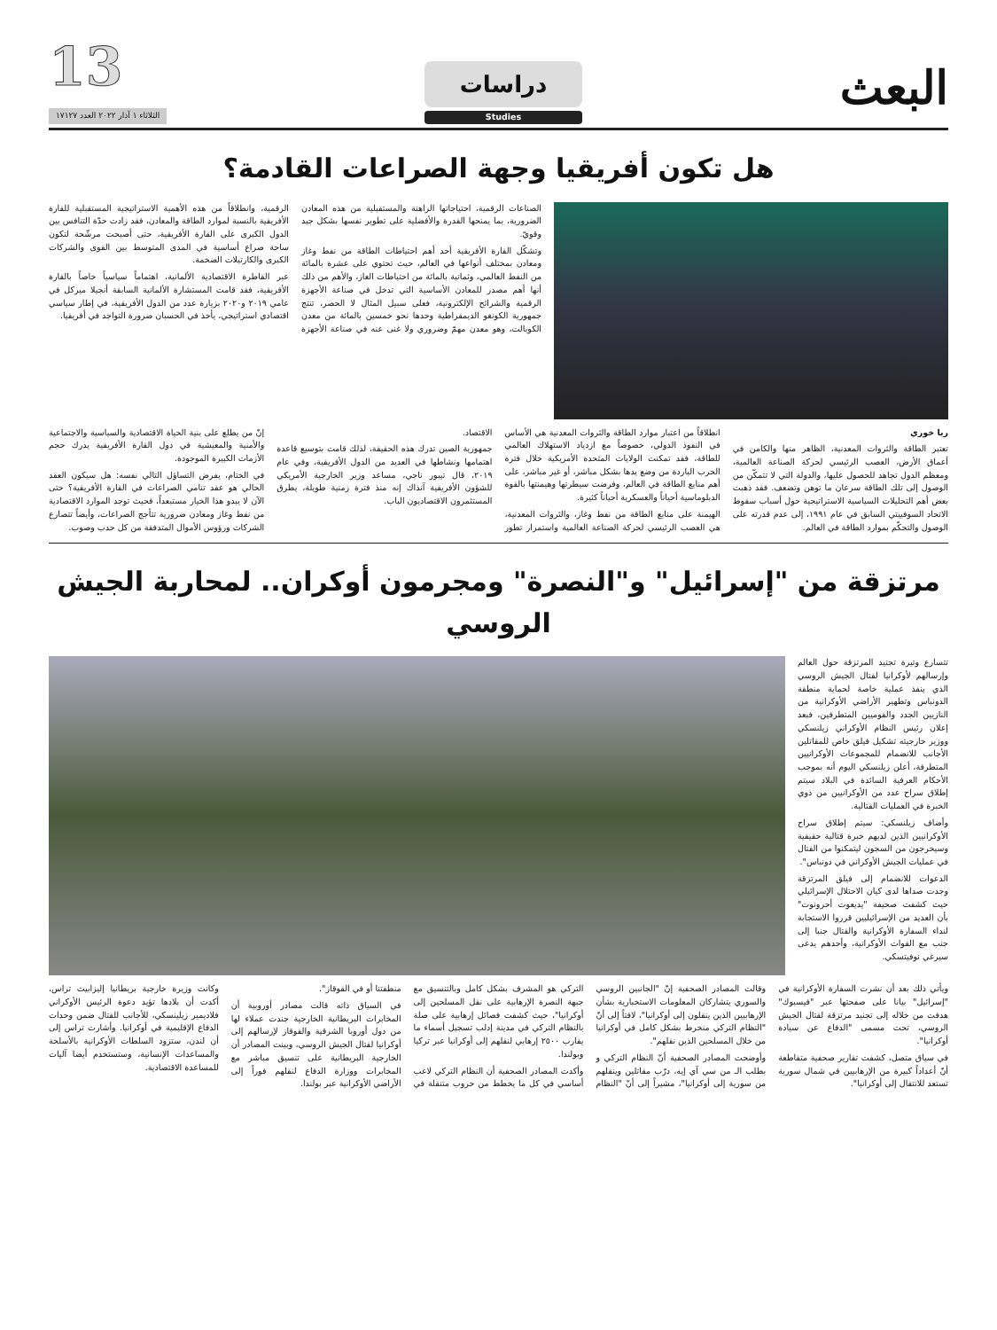البعث
دراسات
Studies
13
الثلاثاء ١ آذار ٢٠٢٢ العدد ١٧١٢٧
هل تكون أفريقيا وجهة الصراعات القادمة؟
الصناعات الرقمية، احتياجاتها الراهنة والمستقبلية من هذه المعادن الضرورية، بما يمنحها القدرة والأفضلية على تطوير نفسها بشكل جيد وقويّ.
وتشكّل القارة الأفريقية أحد أهم احتياطات الطاقة من نفط وغاز ومعادن بمختلف أنواعها في العالم، حيث تحتوي على عشرة بالمائة من النفط العالمي، وثمانية بالمائة من احتياطات الغاز، والأهم من ذلك أنها أهم مصدر للمعادن الأساسية التي تدخل في صناعة الأجهزة الرقمية والشرائح الإلكترونية، فعلى سبيل المثال لا الحصر، تنتج جمهورية الكونغو الديمقراطية وحدها نحو خمسين بالمائة من معدن الكوبالت، وهو معدن مهمّ وضروري ولا غنى عنه في صناعة الأجهزة الرقمية، وانطلاقاً من هذه الأهمية الاستراتيجية المستقبلية للقارة الأفريقية بالنسبة لموارد الطاقة والمعادن، فقد زادت حدّة التنافس بين الدول الكبرى على القارة الأفريقية، حتى أصبحت مرشّحة لتكون ساحة صراع أساسية في المدى المتوسط بين القوى والشركات الكبرى والكارتيلات الضخمة.
عبر القاطرة الاقتصادية الألمانية، اهتماماً سياسياً خاصاً بالقارة الأفريقية، فقد قامت المستشارة الألمانية السابقة أنجيلا ميركل في عامي ٢٠١٩ و٢٠٢٠ بزيارة عدد من الدول الأفريقية، في إطار سياسي اقتصادي استراتيجي، يأخذ في الحسبان ضرورة التواجد في أفريقيا.
ريا خوري
تعتبر الطاقة والثروات المعدنية، الظاهر منها والكامن في أعماق الأرض، العصب الرئيسي لحركة الصناعة العالمية، ومعظم الدول تجاهد للحصول عليها، والدولة التي لا تتمكّن من الوصول إلى تلك الطاقة سرعان ما توهن وتضعف. فقد ذهبت بعض أهم التحليلات السياسية الاستراتيجية حول أسباب سقوط الاتحاد السوفييتي السابق في عام ١٩٩١، إلى عدم قدرته على الوصول والتحكّم بموارد الطاقة في العالم.
انطلاقاً من اعتبار موارد الطاقة والثروات المعدنية هي الأساس في النفوذ الدولي، خصوصاً مع ازدياد الاستهلاك العالمي للطاقة، فقد تمكنت الولايات المتحدة الأمريكية خلال فترة الحرب الباردة من وضع يدها بشكل مباشر، أو غير مباشر، على أهم منابع الطاقة في العالم، وفرضت سيطرتها وهيمنتها بالقوة الدبلوماسية أحياناً والعسكرية أحياناً كثيرة.
الهيمنة على منابع الطاقة من نفط وغاز، والثروات المعدنية، هي العصب الرئيسي لحركة الصناعة العالمية واستمرار تطور الاقتصاد.
جمهورية الصين تدرك هذه الحقيقة، لذلك قامت بتوسيع قاعدة اهتمامها ونشاطها في العديد من الدول الأفريقية، وفي عام ٢٠١٩، قال تيبور ناجي، مساعد وزير الخارجية الأمريكي للشؤون الأفريقية آنذاك إنه منذ فترة زمنية طويلة، يطرق المستثمرون الاقتصاديون الباب.
إنّ من يطلع على بنية الحياة الاقتصادية والسياسية والاجتماعية والأمنية والمعيشية في دول القارة الأفريقية يدرك حجم الأزمات الكبيرة الموجودة.
في الختام، يفرض التساؤل التالي نفسه: هل سيكون العقد الحالي هو عقد تنامي الصراعات في القارة الأفريقية؟ حتى الآن لا يبدو هذا الخيار مستبعداً، فحيث توجد الموارد الاقتصادية من نفط وغاز ومعادن ضرورية تتأجج الصراعات، وأيضاً تتصارع الشركات ورؤوس الأموال المتدفقة من كل حدب وصوب.
مرتزقة من "إسرائيل" و"النصرة" ومجرمون أوكران.. لمحاربة الجيش الروسي
تتسارع وتيرة تجنيد المرتزقة حول العالم وإرسالهم لأوكرانيا لقتال الجيش الروسي الذي ينفذ عملية خاصة لحماية منطقة الدونباس وتطهير الأراضي الأوكرانية من النازيين الجدد والقوميين المتطرفين، فبعد إعلان رئيس النظام الأوكراني زيلنسكي ووزير خارجيته تشكيل فيلق خاص للمقاتلين الأجانب للانضمام للمجموعات الأوكرانيين المتطرفة، أعلن زيلنسكي اليوم أنه بموجب الأحكام العرفية السائدة في البلاد سيتم إطلاق سراح عدد من الأوكرانيين من ذوي الخبرة في العمليات القتالية.
وأضاف زيلنسكي: سيتم إطلاق سراح الأوكرانيين الذين لديهم خبرة قتالية حقيقية وسيخرجون من السجون ليتمكنوا من القتال في عمليات الجيش الأوكراني في دونباس".
الدعوات للانضمام إلى فيلق المرتزقة وجدت صداها لدى كيان الاحتلال الإسرائيلي حيث كشفت صحيفة "يديعوت أحرونوت" بأن العديد من الإسرائيليين قرروا الاستجابة لنداء السفارة الأوكرانية والقتال جنبا إلى جنب مع القوات الأوكرانية، وأحدهم يدعى سيرغي نوفيتسكي.
ويأتي ذلك بعد أن نشرت السفارة الأوكرانية في "إسرائيل" بيانا على صفحتها عبر "فيسبوك" هدفت من خلاله إلى تجنيد مرتزقة لقتال الجيش الروسي، تحت مسمى "الدفاع عن سيادة أوكرانيا".
في سياق متصل، كشفت تقارير صحفية متقاطعة أنّ أعداداً كبيرة من الإرهابيين في شمال سورية تستعد للانتقال إلى أوكرانيا".
وقالت المصادر الصحفية إنّ "الجانبين الروسي والسوري يتشاركان المعلومات الاستخبارية بشأن الإرهابيين الذين ينقلون إلى أوكرانيا"، لافتاً إلى أنّ "النظام التركي منخرط بشكل كامل في أوكرانيا من خلال المسلحين الذين نقلهم".
وأوضحت المصادر الصحفية أنّ النظام التركي و بطلب الـ من سي آي إيه، درّب مقاتلين وينقلهم من سورية إلى أوكرانيا"، مشيراً إلى أنّ "النظام التركي هو المشرف بشكل كامل وبالتنسيق مع جبهة النصرة الإرهابية على نقل المسلحين إلى أوكرانيا"، حيث كشفت فصائل إرهابية على صلة بالنظام التركي في مدينة إدلب تسجيل أسماء ما يقارب ٢٥٠٠ إرهابي لنقلهم إلى أوكرانيا عبر تركيا وبولندا.
وأكدت المصادر الصحفية أن النظام التركي لاعب أساسي في كل ما يخطط من حروب متنقلة في منطقتنا أو في القوقاز".
في السياق ذاته قالت مصادر أوروبية أن المخابرات البريطانية الخارجية جندت عملاء لها من دول أوروبا الشرقية والقوقاز لإرسالهم إلى أوكرانيا لقتال الجيش الروسي، وبينت المصادر أن الخارجية البريطانية على تنسيق مباشر مع المخابرات ووزارة الدفاع لنقلهم فوراً إلى الأراضي الأوكرانية عبر بولندا.
وكانت وزيرة خارجية بريطانيا إليزابيث تراس، أكدت أن بلادها تؤيد دعوة الرئيس الأوكراني فلاديمير زيلينسكي، للأجانب للقتال ضمن وحدات الدفاع الإقليمية في أوكرانيا. وأشارت تراس إلى أن لندن، ستزود السلطات الأوكرانية بالأسلحة والمساعدات الإنسانية، وستستخدم أيضا آليات للمساعدة الاقتصادية.